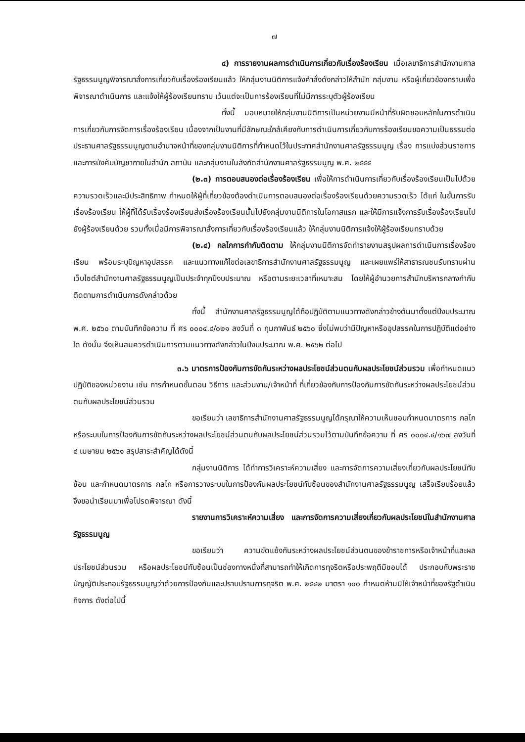๗
๔) การรายงานผลการดำเนินการเกี่ยวกับเรื่องร้องเรียน เมื่อเลขาธิการสำนักงานศาลรัฐธรรมนูญพิจารณาสั่งการเกี่ยวกับเรื่องร้องเรียนแล้ว ให้กลุ่มงานนิติการแจ้งคำสั่งดังกล่าวให้สำนัก กลุ่มงาน หรือผู้เกี่ยวข้องทราบเพื่อพิจารณาดำเนินการ และแจ้งให้ผู้ร้องเรียนทราบ เว้นแต่จะเป็นการร้องเรียนที่ไม่มีการระบุตัวผู้ร้องเรียน
ทั้งนี้ มอบหมายให้กลุ่มงานนิติการเป็นหน่วยงานมีหน้าที่รับผิดชอบหลักในการดำเนินการเกี่ยวกับการจัดการเรื่องร้องเรียน เนื่องจากเป็นงานที่มีลักษณะใกล้เคียงกับการดำเนินการเกี่ยวกับการร้องเรียนขอความเป็นธรรมต่อประธานศาลรัฐธรรมนูญตามอำนาจหน้าที่ของกลุ่มงานนิติการที่กำหนดไว้ในประกาศสำนักงานศาลรัฐธรรมนูญ เรื่อง การแบ่งส่วนราชการและการบังคับบัญชาภายในสำนัก สถาบัน และกลุ่มงานในสังกัดสำนักงานศาลรัฐธรรมนูญ พ.ศ. ๒๕๕๕
(๒.๓) การตอบสนองต่อเรื่องร้องเรียน เพื่อให้การดำเนินการเกี่ยวกับเรื่องร้องเรียนเป็นไปด้วยความรวดเร็วและมีประสิทธิภาพ กำหนดให้ผู้ที่เกี่ยวข้องต้องดำเนินการตอบสนองต่อเรื่องร้องเรียนด้วยความรวดเร็ว ได้แก่ ในขั้นการรับเรื่องร้องเรียน ให้ผู้ที่ได้รับเรื่องร้องเรียนส่งเรื่องร้องเรียนนั้นไปยังกลุ่มงานนิติการในโอกาสแรก และให้มีการแจ้งการรับเรื่องร้องเรียนไปยังผู้ร้องเรียนด้วย รวมทั้งเมื่อมีการพิจารณาสั่งการเกี่ยวกับเรื่องร้องเรียนแล้ว ให้กลุ่มงานนิติการแจ้งให้ผู้ร้องเรียนทราบด้วย
(๒.๔) กลไกการกำกับติดตาม ให้กลุ่มงานนิติการจัดทำรายงานสรุปผลการดำเนินการเรื่องร้องเรียน พร้อมระบุปัญหาอุปสรรค และแนวทางแก้ไขต่อเลขาธิการสำนักงานศาลรัฐธรรมนูญ และเผยแพร่ให้สาธารณชนรับทราบผ่านเว็บไซต์สำนักงานศาลรัฐธรรมนูญเป็นประจำทุกปีงบประมาณ หรือตามระยะเวลาที่เหมาะสม โดยให้ผู้อำนวยการสำนักบริหารกลางกำกับติดตามการดำเนินการดังกล่าวด้วย
ทั้งนี้ สำนักงานศาลรัฐธรรมนูญได้ถือปฏิบัติตามแนวทางดังกล่าวข้างต้นมาตั้งแต่ปีงบประมาณ พ.ศ. ๒๕๖๐ ตามบันทึกข้อความ ที่ ศร ๐๐๐๔.๔/๐๒๑ ลงวันที่ ๓ กุมภาพันธ์ ๒๕๖๐ ซึ่งไม่พบว่ามีปัญหาหรืออุปสรรคในการปฏิบัติแต่อย่างใด ดังนั้น จึงเห็นสมควรดำเนินการตามแนวทางดังกล่าวในปีงบประมาณ พ.ศ. ๒๕๖๒ ต่อไป
๓.๖ มาตรการป้องกันการขัดกันระหว่างผลประโยชน์ส่วนตนกับผลประโยชน์ส่วนรวม เพื่อกำหนดแนวปฏิบัติของหน่วยงาน เช่น การกำหนดขั้นตอน วิธีการ และส่วนงาน/เจ้าหน้าที่ ที่เกี่ยวข้องกับการป้องกันการขัดกันระหว่างผลประโยชน์ส่วนตนกับผลประโยชน์ส่วนรวม
ขอเรียนว่า เลขาธิการสำนักงานศาลรัฐธรรมนูญได้กรุณาให้ความเห็นชอบกำหนดมาตรการ กลไก หรือระบบในการป้องกันการขัดกันระหว่างผลประโยชน์ส่วนตนกับผลประโยชน์ส่วนรวมไว้ตามบันทึกข้อความ ที่ ศร ๐๐๐๔.๔/๑๖๗ ลงวันที่ ๔ เมษายน ๒๕๖๑ สรุปสาระสำคัญได้ดังนี้
กลุ่มงานนิติการ ได้ทำการวิเคราะห์ความเสี่ยง และการจัดการความเสี่ยงเกี่ยวกับผลประโยชน์ทับซ้อน และกำหนดมาตรการ กลไก หรือการวางระบบในการป้องกันผลประโยชน์ทับซ้อนของสำนักงานศาลรัฐธรรมนูญ เสร็จเรียบร้อยแล้ว จึงขอนำเรียนมาเพื่อโปรดพิจารณา ดังนี้
รายงานการวิเคราะห์ความเสี่ยง และการจัดการความเสี่ยงเกี่ยวกับผลประโยชน์ในสำนักงานศาลรัฐธรรมนูญ
ขอเรียนว่า ความขัดแย้งกันระหว่างผลประโยชน์ส่วนตนของข้าราชการหรือเจ้าหน้าที่และผลประโยชน์ส่วนรวม หรือผลประโยชน์ทับซ้อนเป็นช่องทางหนึ่งที่สามารถทำให้เกิดการทุจริตหรือประพฤติมิชอบได้ ประกอบกับพระราชบัญญัติประกอบรัฐธรรมนูญว่าด้วยการป้องกันและปราบปรามการทุจริต พ.ศ. ๒๕๔๒ มาตรา ๑๐๐ กำหนดห้ามมิให้เจ้าหน้าที่ของรัฐดำเนินกิจการ ดังต่อไปนี้